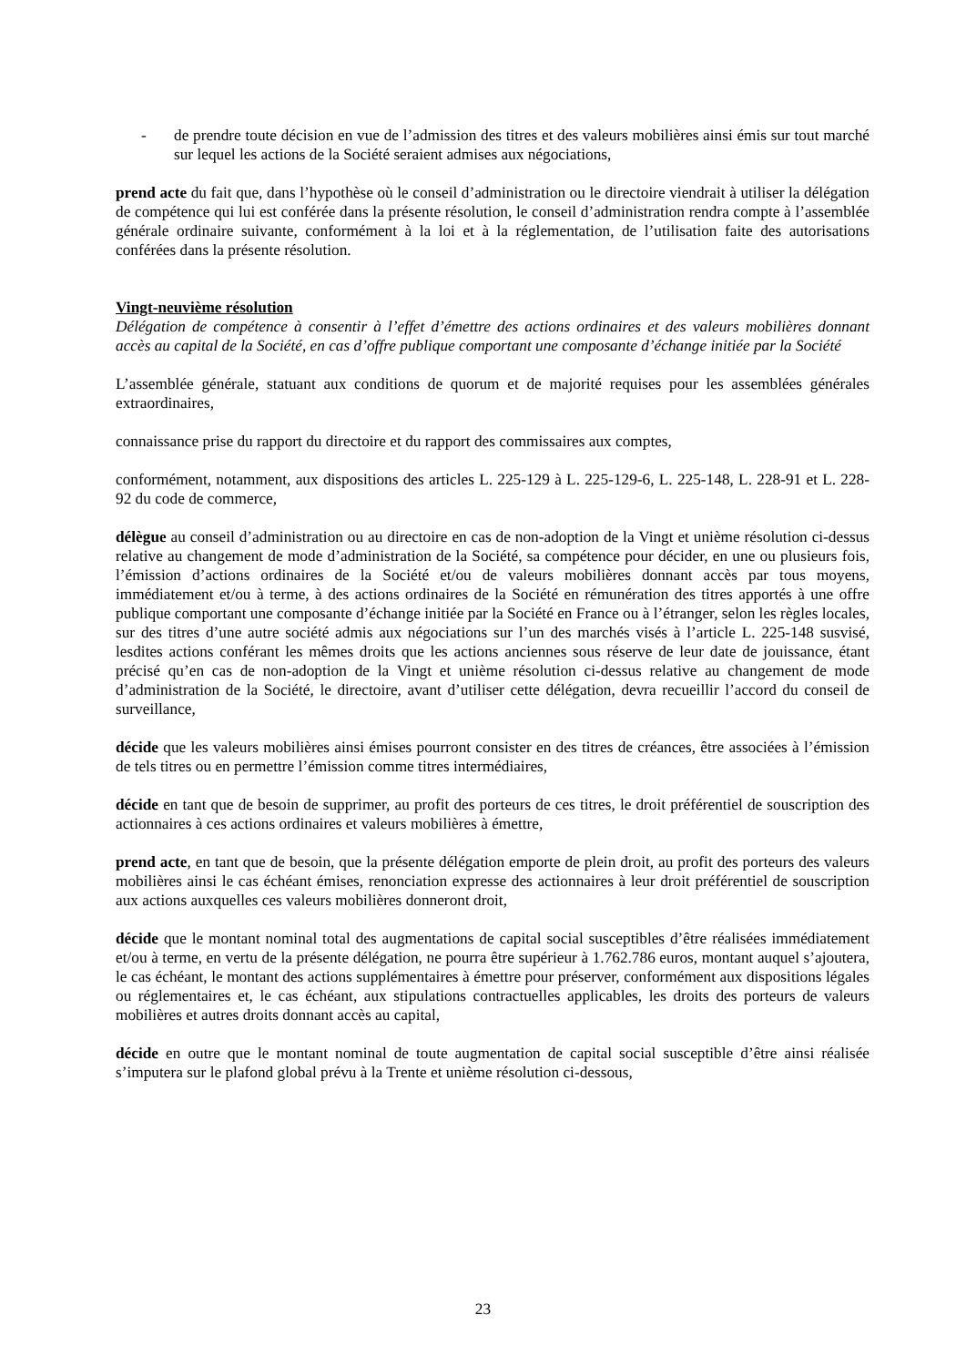- de prendre toute décision en vue de l’admission des titres et des valeurs mobilières ainsi émis sur tout marché sur lequel les actions de la Société seraient admises aux négociations,
prend acte du fait que, dans l’hypothèse où le conseil d’administration ou le directoire viendrait à utiliser la délégation de compétence qui lui est conférée dans la présente résolution, le conseil d’administration rendra compte à l’assemblée générale ordinaire suivante, conformément à la loi et à la réglementation, de l’utilisation faite des autorisations conférées dans la présente résolution.
Vingt-neuvième résolution
Délégation de compétence à consentir à l’effet d’émettre des actions ordinaires et des valeurs mobilières donnant accès au capital de la Société, en cas d’offre publique comportant une composante d’échange initiée par la Société
L’assemblée générale, statuant aux conditions de quorum et de majorité requises pour les assemblées générales extraordinaires,
connaissance prise du rapport du directoire et du rapport des commissaires aux comptes,
conformément, notamment, aux dispositions des articles L. 225-129 à L. 225-129-6, L. 225-148, L. 228-91 et L. 228-92 du code de commerce,
délègue au conseil d’administration ou au directoire en cas de non-adoption de la Vingt et unième résolution ci-dessus relative au changement de mode d’administration de la Société, sa compétence pour décider, en une ou plusieurs fois, l’émission d’actions ordinaires de la Société et/ou de valeurs mobilières donnant accès par tous moyens, immédiatement et/ou à terme, à des actions ordinaires de la Société en rémunération des titres apportés à une offre publique comportant une composante d’échange initiée par la Société en France ou à l’étranger, selon les règles locales, sur des titres d’une autre société admis aux négociations sur l’un des marchés visés à l’article L. 225-148 susvisé, lesdites actions conférant les mêmes droits que les actions anciennes sous réserve de leur date de jouissance, étant précisé qu’en cas de non-adoption de la Vingt et unième résolution ci-dessus relative au changement de mode d’administration de la Société, le directoire, avant d’utiliser cette délégation, devra recueillir l’accord du conseil de surveillance,
décide que les valeurs mobilières ainsi émises pourront consister en des titres de créances, être associées à l’émission de tels titres ou en permettre l’émission comme titres intermédiaires,
décide en tant que de besoin de supprimer, au profit des porteurs de ces titres, le droit préférentiel de souscription des actionnaires à ces actions ordinaires et valeurs mobilières à émettre,
prend acte, en tant que de besoin, que la présente délégation emporte de plein droit, au profit des porteurs des valeurs mobilières ainsi le cas échéant émises, renonciation expresse des actionnaires à leur droit préférentiel de souscription aux actions auxquelles ces valeurs mobilières donneront droit,
décide que le montant nominal total des augmentations de capital social susceptibles d’être réalisées immédiatement et/ou à terme, en vertu de la présente délégation, ne pourra être supérieur à 1.762.786 euros, montant auquel s’ajoutera, le cas échéant, le montant des actions supplémentaires à émettre pour préserver, conformément aux dispositions légales ou réglementaires et, le cas échéant, aux stipulations contractuelles applicables, les droits des porteurs de valeurs mobilières et autres droits donnant accès au capital,
décide en outre que le montant nominal de toute augmentation de capital social susceptible d’être ainsi réalisée s’imputera sur le plafond global prévu à la Trente et unième résolution ci-dessous,
23